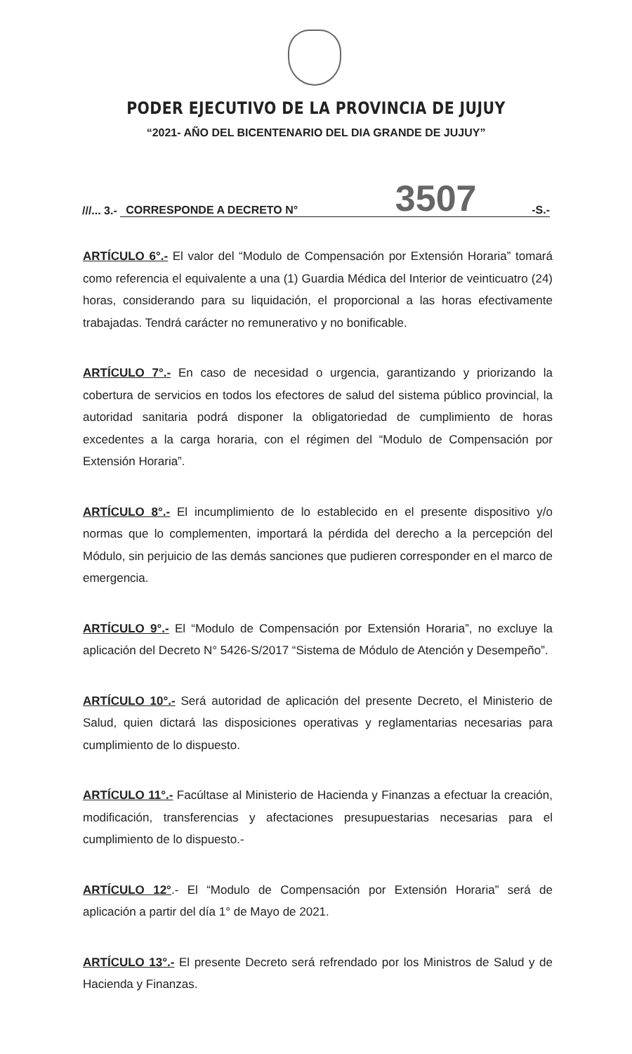PODER EJECUTIVO DE LA PROVINCIA DE JUJUY
“2021- AÑO DEL BICENTENARIO DEL DIA GRANDE DE JUJUY”
///... 3.-
CORRESPONDE A DECRETO N° 3507 -S.-
ARTÍCULO 6°.- El valor del “Modulo de Compensación por Extensión Horaria” tomará como referencia el equivalente a una (1) Guardia Médica del Interior de veinticuatro (24) horas, considerando para su liquidación, el proporcional a las horas efectivamente trabajadas. Tendrá carácter no remunerativo y no bonificable.
ARTÍCULO 7°.- En caso de necesidad o urgencia, garantizando y priorizando la cobertura de servicios en todos los efectores de salud del sistema público provincial, la autoridad sanitaria podrá disponer la obligatoriedad de cumplimiento de horas excedentes a la carga horaria, con el régimen del “Modulo de Compensación por Extensión Horaria”.
ARTÍCULO 8°.- El incumplimiento de lo establecido en el presente dispositivo y/o normas que lo complementen, importará la pérdida del derecho a la percepción del Módulo, sin perjuicio de las demás sanciones que pudieren corresponder en el marco de emergencia.
ARTÍCULO 9°.- El “Modulo de Compensación por Extensión Horaria”, no excluye la aplicación del Decreto N° 5426-S/2017 “Sistema de Módulo de Atención y Desempeño”.
ARTÍCULO 10°.- Será autoridad de aplicación del presente Decreto, el Ministerio de Salud, quien dictará las disposiciones operativas y reglamentarias necesarias para cumplimiento de lo dispuesto.
ARTÍCULO 11°.- Facúltase al Ministerio de Hacienda y Finanzas a efectuar la creación, modificación, transferencias y afectaciones presupuestarias necesarias para el cumplimiento de lo dispuesto.-
ARTÍCULO 12°.- El “Modulo de Compensación por Extensión Horaria” será de aplicación a partir del día 1° de Mayo de 2021.
ARTÍCULO 13°.- El presente Decreto será refrendado por los Ministros de Salud y de Hacienda y Finanzas.